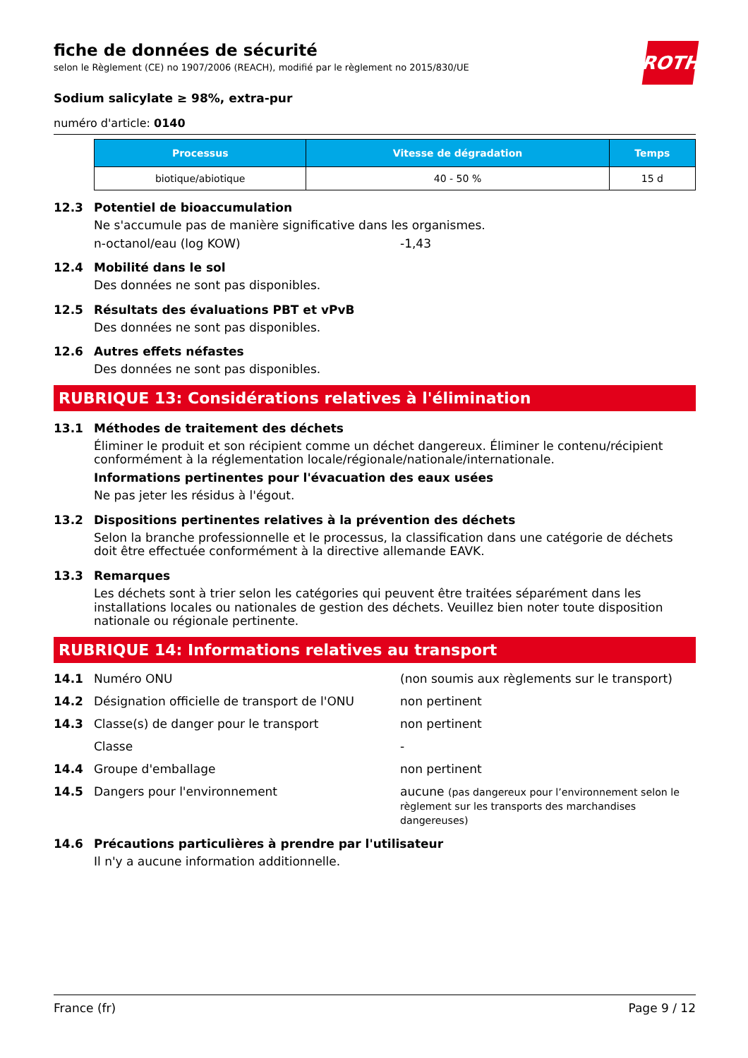ROTH
fiche de données de sécurité
selon le Règlement (CE) no 1907/2006 (REACH), modifié par le règlement no 2015/830/UE
Sodium salicylate ≥ 98%, extra-pur
numéro d'article: 0140
| Processus | Vitesse de dégradation | Temps |
| --- | --- | --- |
| biotique/abiotique | 40 - 50 % | 15 d |
12.3 Potentiel de bioaccumulation
Ne s'accumule pas de manière significative dans les organismes.
n-octanol/eau (log KOW) -1,43
12.4 Mobilité dans le sol
Des données ne sont pas disponibles.
12.5 Résultats des évaluations PBT et vPvB
Des données ne sont pas disponibles.
12.6 Autres effets néfastes
Des données ne sont pas disponibles.
RUBRIQUE 13: Considérations relatives à l'élimination
13.1 Méthodes de traitement des déchets
Éliminer le produit et son récipient comme un déchet dangereux. Éliminer le contenu/récipient conformément à la réglementation locale/régionale/nationale/internationale.
Informations pertinentes pour l'évacuation des eaux usées
Ne pas jeter les résidus à l'égout.
13.2 Dispositions pertinentes relatives à la prévention des déchets
Selon la branche professionnelle et le processus, la classification dans une catégorie de déchets doit être effectuée conformément à la directive allemande EAVK.
13.3 Remarques
Les déchets sont à trier selon les catégories qui peuvent être traitées séparément dans les installations locales ou nationales de gestion des déchets. Veuillez bien noter toute disposition nationale ou régionale pertinente.
RUBRIQUE 14: Informations relatives au transport
14.1 Numéro ONU (non soumis aux règlements sur le transport)
14.2 Désignation officielle de transport de l'ONU non pertinent
14.3 Classe(s) de danger pour le transport non pertinent
Classe -
14.4 Groupe d'emballage non pertinent
14.5 Dangers pour l'environnement aucune (pas dangereux pour l’environnement selon le règlement sur les transports des marchandises dangereuses)
14.6 Précautions particulières à prendre par l'utilisateur
Il n'y a aucune information additionnelle.
France (fr) Page 9 / 12